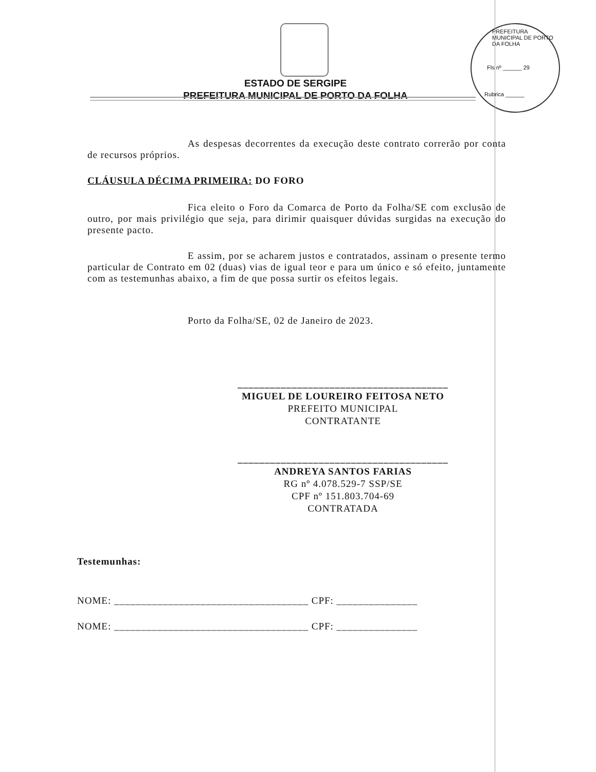PREFEITURA MUNICIPAL DE PORTO DA FOLHA
Fls nº ______ 29
Rubrica ______
ESTADO DE SERGIPE
PREFEITURA MUNICIPAL DE PORTO DA FOLHA
As despesas decorrentes da execução deste contrato correrão por conta de recursos próprios.
CLÁUSULA DÉCIMA PRIMEIRA: DO FORO
Fica eleito o Foro da Comarca de Porto da Folha/SE com exclusão de outro, por mais privilégio que seja, para dirimir quaisquer dúvidas surgidas na execução do presente pacto.
E assim, por se acharem justos e contratados, assinam o presente termo particular de Contrato em 02 (duas) vias de igual teor e para um único e só efeito, juntamente com as testemunhas abaixo, a fim de que possa surtir os efeitos legais.
Porto da Folha/SE, 02 de Janeiro de 2023.
_______________________________________
MIGUEL DE LOUREIRO FEITOSA NETO
PREFEITO MUNICIPAL
CONTRATANTE
_______________________________________
ANDREYA SANTOS FARIAS
RG nº 4.078.529-7 SSP/SE
CPF nº 151.803.704-69
CONTRATADA
Testemunhas:
NOME: ____________________________________ CPF: _______________
NOME: ____________________________________ CPF: _______________